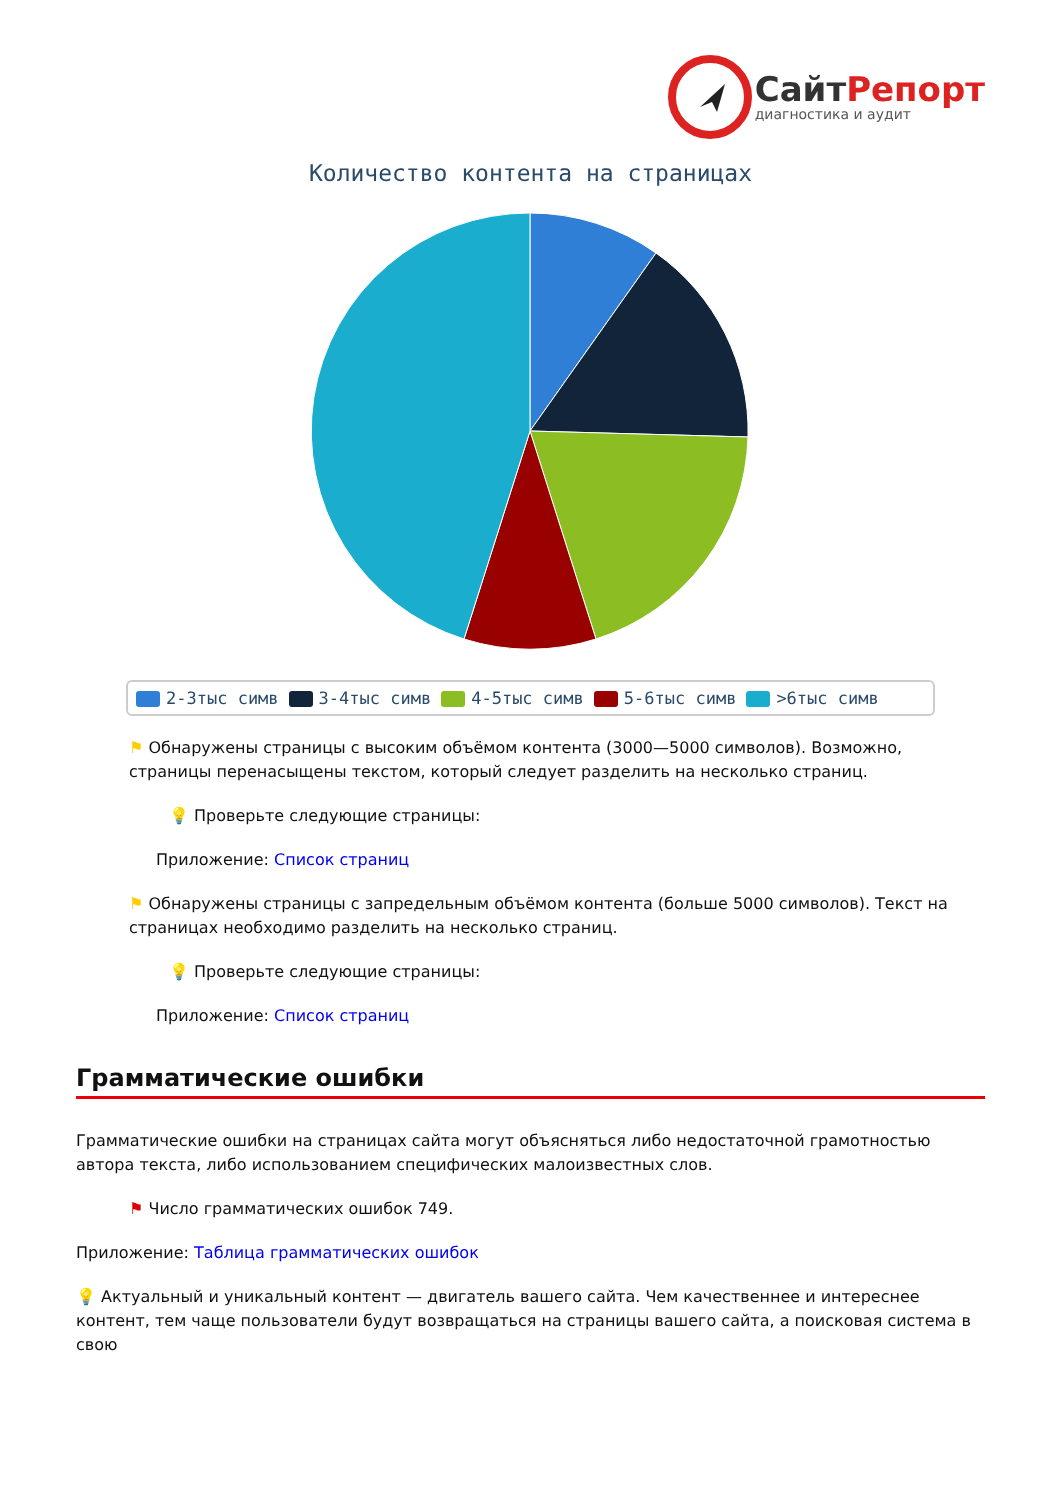СайтРепорт
диагностика и аудит
Количество контента на страницах
2-3тыс симв 3-4тыс симв 4-5тыс симв 5-6тыс симв >6тыс симв
⚑ Обнаружены страницы с высоким объёмом контента (3000—5000 символов). Возможно, страницы перенасыщены текстом, который следует разделить на несколько страниц.
💡 Проверьте следующие страницы:
Приложение: Список страниц
⚑ Обнаружены страницы с запредельным объёмом контента (больше 5000 символов). Текст на страницах необходимо разделить на несколько страниц.
💡 Проверьте следующие страницы:
Приложение: Список страниц
Грамматические ошибки
Грамматические ошибки на страницах сайта могут объясняться либо недостаточной грамотностью автора текста, либо использованием специфических малоизвестных слов.
⚑ Число грамматических ошибок 749.
Приложение: Таблица грамматических ошибок
💡 Актуальный и уникальный контент — двигатель вашего сайта. Чем качественнее и интереснее контент, тем чаще пользователи будут возвращаться на страницы вашего сайта, а поисковая система в свою